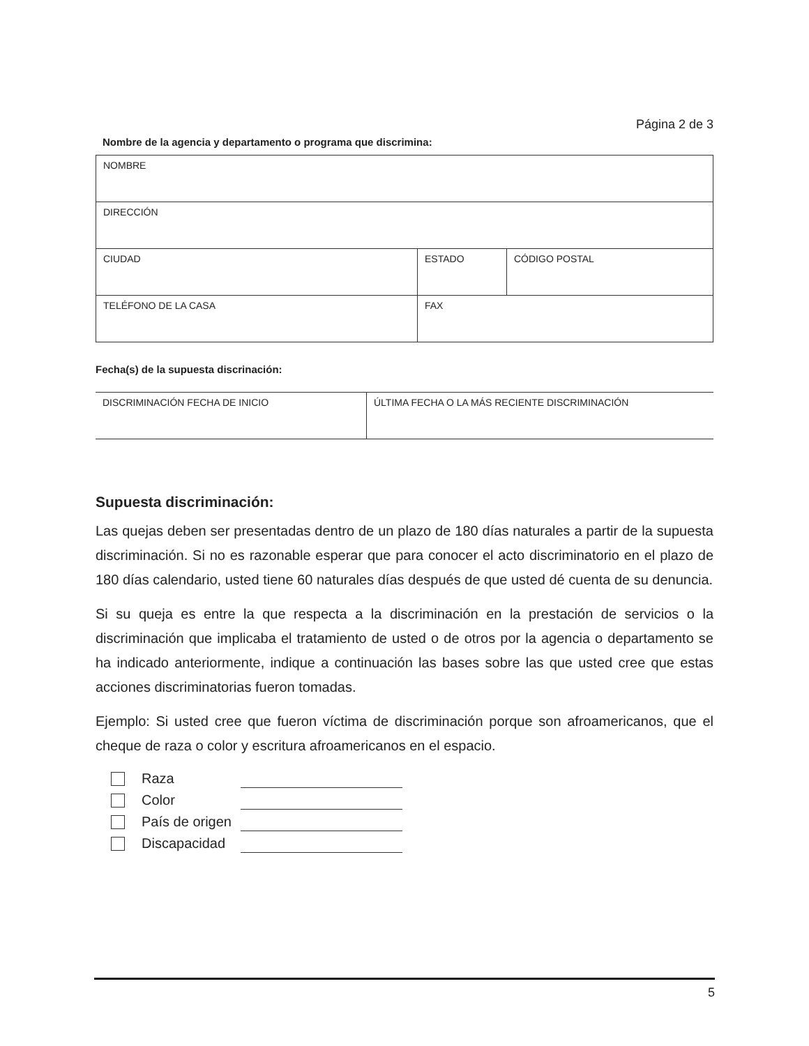Página 2 de 3
Nombre de la agencia y departamento o programa que discrimina:
| NOMBRE | | |
| DIRECCIÓN | | |
| CIUDAD | ESTADO | CÓDIGO POSTAL |
| TELÉFONO DE LA CASA | FAX | |
Fecha(s) de la supuesta discrinación:
| DISCRIMINACIÓN FECHA DE INICIO | ÚLTIMA FECHA O LA MÁS RECIENTE DISCRIMINACIÓN |
Supuesta discriminación:
Las quejas deben ser presentadas dentro de un plazo de 180 días naturales a partir de la supuesta discriminación. Si no es razonable esperar que para conocer el acto discriminatorio en el plazo de 180 días calendario, usted tiene 60 naturales días después de que usted dé cuenta de su denuncia.
Si su queja es entre la que respecta a la discriminación en la prestación de servicios o la discriminación que implicaba el tratamiento de usted o de otros por la agencia o departamento se ha indicado anteriormente, indique a continuación las bases sobre las que usted cree que estas acciones discriminatorias fueron tomadas.
Ejemplo: Si usted cree que fueron víctima de discriminación porque son afroamericanos, que el cheque de raza o color y escritura afroamericanos en el espacio.
Raza
Color
País de origen
Discapacidad
5